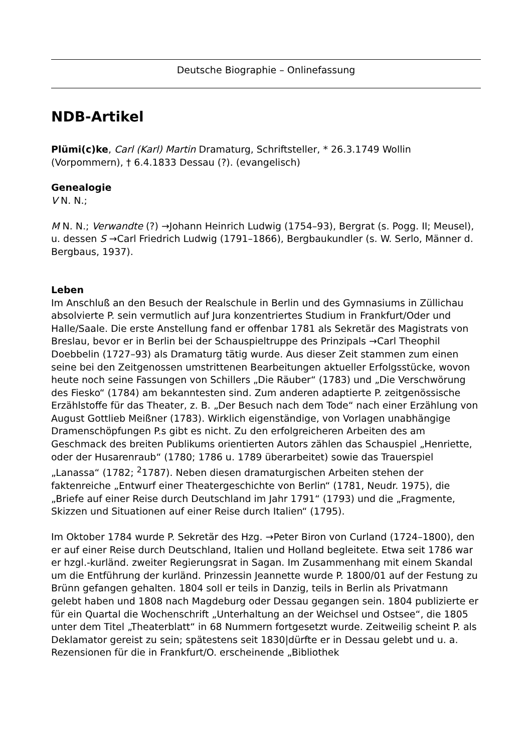Deutsche Biographie – Onlinefassung
NDB-Artikel
Plümi(c)ke, Carl (Karl) Martin Dramaturg, Schriftsteller, * 26.3.1749 Wollin (Vorpommern), † 6.4.1833 Dessau (?). (evangelisch)
Genealogie
V N. N.;
M N. N.; Verwandte (?) →Johann Heinrich Ludwig (1754–93), Bergrat (s. Pogg. II; Meusel), u. dessen S →Carl Friedrich Ludwig (1791–1866), Bergbaukundler (s. W. Serlo, Männer d. Bergbaus, 1937).
Leben
Im Anschluß an den Besuch der Realschule in Berlin und des Gymnasiums in Züllichau absolvierte P. sein vermutlich auf Jura konzentriertes Studium in Frankfurt/Oder und Halle/Saale. Die erste Anstellung fand er offenbar 1781 als Sekretär des Magistrats von Breslau, bevor er in Berlin bei der Schauspieltruppe des Prinzipals →Carl Theophil Doebbelin (1727–93) als Dramaturg tätig wurde. Aus dieser Zeit stammen zum einen seine bei den Zeitgenossen umstrittenen Bearbeitungen aktueller Erfolgsstücke, wovon heute noch seine Fassungen von Schillers „Die Räuber“ (1783) und „Die Verschwörung des Fiesko“ (1784) am bekanntesten sind. Zum anderen adaptierte P. zeitgenössische Erzählstoffe für das Theater, z. B. „Der Besuch nach dem Tode“ nach einer Erzählung von August Gottlieb Meißner (1783). Wirklich eigenständige, von Vorlagen unabhängige Dramenschöpfungen P.s gibt es nicht. Zu den erfolgreicheren Arbeiten des am Geschmack des breiten Publikums orientierten Autors zählen das Schauspiel „Henriette, oder der Husarenraub“ (1780; 1786 u. 1789 überarbeitet) sowie das Trauerspiel „Lanassa“ (1782; <sup>2</sup>1787). Neben diesen dramaturgischen Arbeiten stehen der faktenreiche „Entwurf einer Theatergeschichte von Berlin“ (1781, Neudr. 1975), die „Briefe auf einer Reise durch Deutschland im Jahr 1791“ (1793) und die „Fragmente, Skizzen und Situationen auf einer Reise durch Italien“ (1795).
Im Oktober 1784 wurde P. Sekretär des Hzg. →Peter Biron von Curland (1724–1800), den er auf einer Reise durch Deutschland, Italien und Holland begleitete. Etwa seit 1786 war er hzgl.-kurländ. zweiter Regierungsrat in Sagan. Im Zusammenhang mit einem Skandal um die Entführung der kurländ. Prinzessin Jeannette wurde P. 1800/01 auf der Festung zu Brünn gefangen gehalten. 1804 soll er teils in Danzig, teils in Berlin als Privatmann gelebt haben und 1808 nach Magdeburg oder Dessau gegangen sein. 1804 publizierte er für ein Quartal die Wochenschrift „Unterhaltung an der Weichsel und Ostsee“, die 1805 unter dem Titel „Theaterblatt“ in 68 Nummern fortgesetzt wurde. Zeitweilig scheint P. als Deklamator gereist zu sein; spätestens seit 1830|dürfte er in Dessau gelebt und u. a. Rezensionen für die in Frankfurt/O. erscheinende „Bibliothek